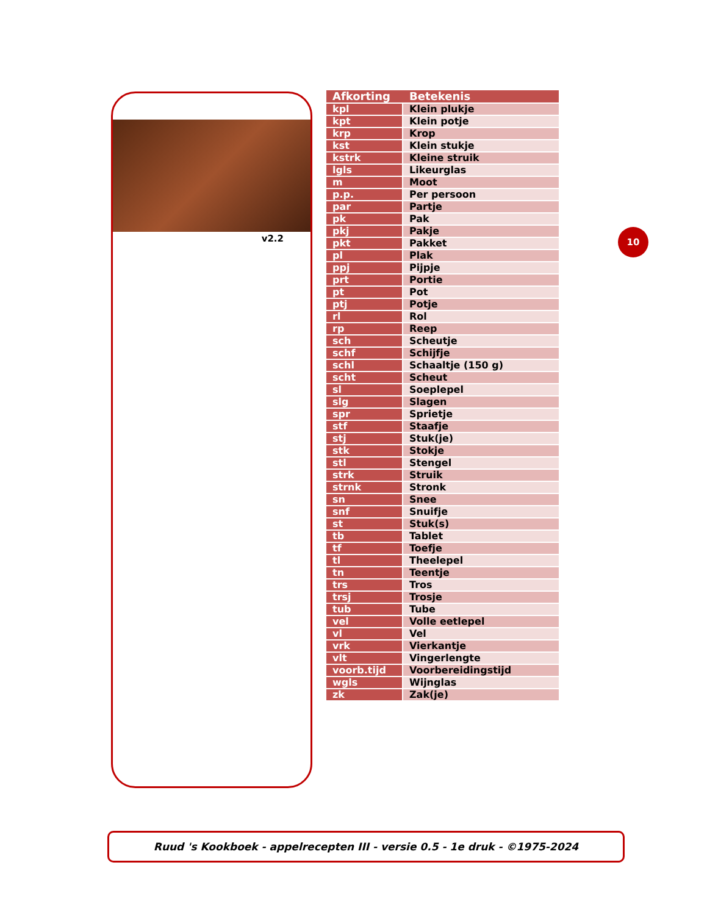v2.2
| Afkorting | Betekenis |
| --- | --- |
| kpl | Klein plukje |
| kpt | Klein potje |
| krp | Krop |
| kst | Klein stukje |
| kstrk | Kleine struik |
| lgls | Likeurglas |
| m | Moot |
| p.p. | Per persoon |
| par | Partje |
| pk | Pak |
| pkj | Pakje |
| pkt | Pakket |
| pl | Plak |
| ppj | Pijpje |
| prt | Portie |
| pt | Pot |
| ptj | Potje |
| rl | Rol |
| rp | Reep |
| sch | Scheutje |
| schf | Schijfje |
| schl | Schaaltje (150 g) |
| scht | Scheut |
| sl | Soeplepel |
| slg | Slagen |
| spr | Sprietje |
| stf | Staafje |
| stj | Stuk(je) |
| stk | Stokje |
| stl | Stengel |
| strk | Struik |
| strnk | Stronk |
| sn | Snee |
| snf | Snuifje |
| st | Stuk(s) |
| tb | Tablet |
| tf | Toefje |
| tl | Theelepel |
| tn | Teentje |
| trs | Tros |
| trsj | Trosje |
| tub | Tube |
| vel | Volle eetlepel |
| vl | Vel |
| vrk | Vierkantje |
| vlt | Vingerlengte |
| voorb.tijd | Voorbereidingstijd |
| wgls | Wijnglas |
| zk | Zak(je) |
10
Ruud 's Kookboek - appelrecepten III - versie 0.5 - 1e druk - ©1975-2024